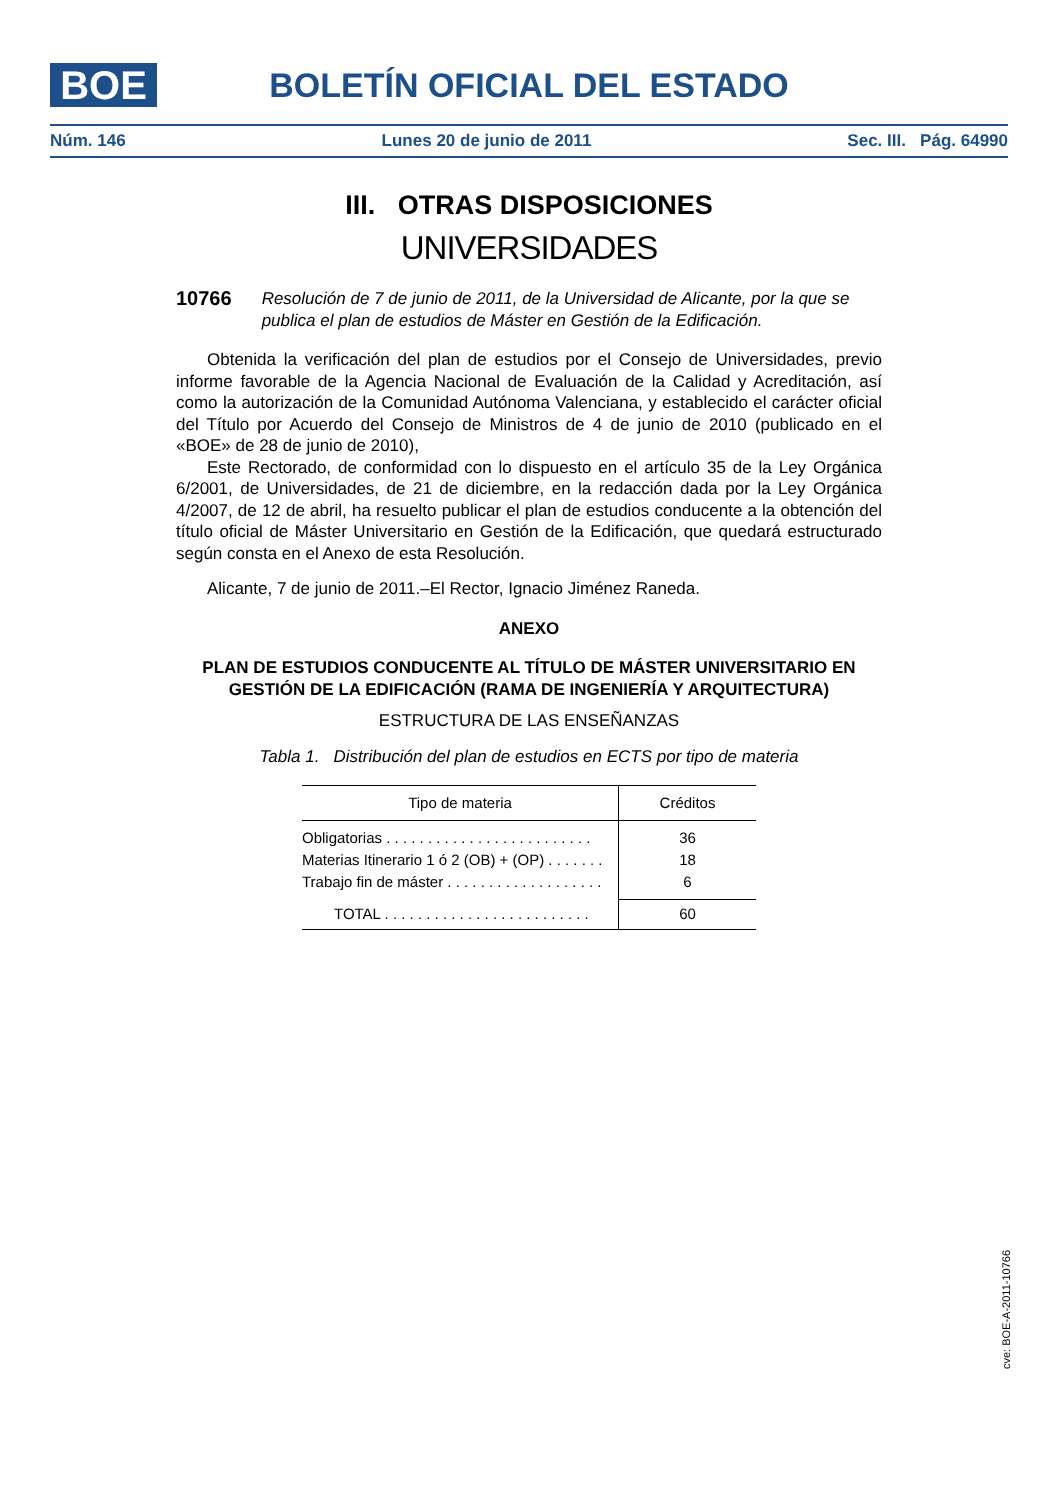BOE
BOLETÍN OFICIAL DEL ESTADO
Núm. 146 Lunes 20 de junio de 2011 Sec. III. Pág. 64990
III. OTRAS DISPOSICIONES
UNIVERSIDADES
10766 Resolución de 7 de junio de 2011, de la Universidad de Alicante, por la que se publica el plan de estudios de Máster en Gestión de la Edificación.
Obtenida la verificación del plan de estudios por el Consejo de Universidades, previo informe favorable de la Agencia Nacional de Evaluación de la Calidad y Acreditación, así como la autorización de la Comunidad Autónoma Valenciana, y establecido el carácter oficial del Título por Acuerdo del Consejo de Ministros de 4 de junio de 2010 (publicado en el «BOE» de 28 de junio de 2010),
Este Rectorado, de conformidad con lo dispuesto en el artículo 35 de la Ley Orgánica 6/2001, de Universidades, de 21 de diciembre, en la redacción dada por la Ley Orgánica 4/2007, de 12 de abril, ha resuelto publicar el plan de estudios conducente a la obtención del título oficial de Máster Universitario en Gestión de la Edificación, que quedará estructurado según consta en el Anexo de esta Resolución.
Alicante, 7 de junio de 2011.–El Rector, Ignacio Jiménez Raneda.
ANEXO
PLAN DE ESTUDIOS CONDUCENTE AL TÍTULO DE MÁSTER UNIVERSITARIO EN GESTIÓN DE LA EDIFICACIÓN (RAMA DE INGENIERÍA Y ARQUITECTURA)
ESTRUCTURA DE LAS ENSEÑANZAS
Tabla 1. Distribución del plan de estudios en ECTS por tipo de materia
| Tipo de materia | Créditos |
| --- | --- |
| Obligatorias . . . . . . . . . . . . . . . . . . . . . . . . . | 36 |
| Materias Itinerario 1 ó 2 (OB) + (OP) . . . . . . . | 18 |
| Trabajo fin de máster . . . . . . . . . . . . . . . . . . . | 6 |
| TOTAL . . . . . . . . . . . . . . . . . . . . . . . . . | 60 |
cve: BOE-A-2011-10766